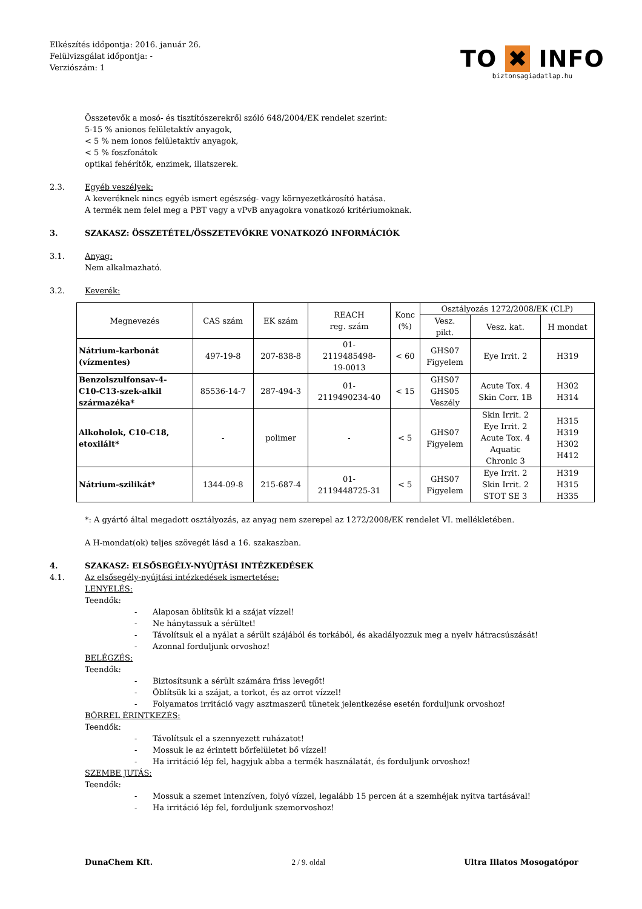Elkészítés időpontja: 2016. január 26.
Felülvizsgálat időpontja: -
Verziószám: 1
TO ✖ INFO
biztonsagiadatlap.hu
Összetevők a mosó- és tisztítószerekről szóló 648/2004/EK rendelet szerint:
5-15 % anionos felületaktív anyagok,
< 5 % nem ionos felületaktív anyagok,
< 5 % foszfonátok
optikai fehérítők, enzimek, illatszerek.
2.3. Egyéb veszélyek:
A keveréknek nincs egyéb ismert egészség- vagy környezetkárosító hatása.
A termék nem felel meg a PBT vagy a vPvB anyagokra vonatkozó kritériumoknak.
3. SZAKASZ: ÖSSZETÉTEL/ÖSSZETEVŐKRE VONATKOZÓ INFORMÁCIÓK
3.1. Anyag:
Nem alkalmazható.
3.2. Keverék:
| Megnevezés | CAS szám | EK szám | REACH reg. szám | Konc (%) | Osztályozás 1272/2008/EK (CLP) | | |
| --- | --- | --- | --- | --- | --- | --- | --- |
| | | | | | Vesz. pikt. | Vesz. kat. | H mondat |
| Nátrium-karbonát (vízmentes) | 497-19-8 | 207-838-8 | 01- 2119485498- 19-0013 | < 60 | GHS07 Figyelem | Eye Irrit. 2 | H319 |
| Benzolszulfonsav-4- C10-C13-szek-alkil származéka* | 85536-14-7 | 287-494-3 | 01- 2119490234-40 | < 15 | GHS07 GHS05 Veszély | Acute Tox. 4 Skin Corr. 1B | H302 H314 |
| Alkoholok, C10-C18, etoxilált* | - | polimer | - | < 5 | GHS07 Figyelem | Skin Irrit. 2 Eye Irrit. 2 Acute Tox. 4 Aquatic Chronic 3 | H315 H319 H302 H412 |
| Nátrium-szilikát* | 1344-09-8 | 215-687-4 | 01- 2119448725-31 | < 5 | GHS07 Figyelem | Eye Irrit. 2 Skin Irrit. 2 STOT SE 3 | H319 H315 H335 |
*: A gyártó által megadott osztályozás, az anyag nem szerepel az 1272/2008/EK rendelet VI. mellékletében.
A H-mondat(ok) teljes szövegét lásd a 16. szakaszban.
4. SZAKASZ: ELSŐSEGÉLY-NYÚJTÁSI INTÉZKEDÉSEK
4.1. Az elsősegély-nyújtási intézkedések ismertetése:
LENYELÉS:
Teendők:
- Alaposan öblítsük ki a szájat vízzel!
- Ne hánytassuk a sérültet!
- Távolítsuk el a nyálat a sérült szájából és torkából, és akadályozzuk meg a nyelv hátracsúszását!
- Azonnal forduljunk orvoshoz!
BELÉGZÉS:
Teendők:
- Biztosítsunk a sérült számára friss levegőt!
- Öblítsük ki a szájat, a torkot, és az orrot vízzel!
- Folyamatos irritáció vagy asztmaszerű tünetek jelentkezése esetén forduljunk orvoshoz!
BŐRREL ÉRINTKEZÉS:
Teendők:
- Távolítsuk el a szennyezett ruházatot!
- Mossuk le az érintett bőrfelületet bő vízzel!
- Ha irritáció lép fel, hagyjuk abba a termék használatát, és forduljunk orvoshoz!
SZEMBE JUTÁS:
Teendők:
- Mossuk a szemet intenzíven, folyó vízzel, legalább 15 percen át a szemhéjak nyitva tartásával!
- Ha irritáció lép fel, forduljunk szemorvoshoz!
DunaChem Kft. 2 / 9. oldal Ultra Illatos Mosogatópor